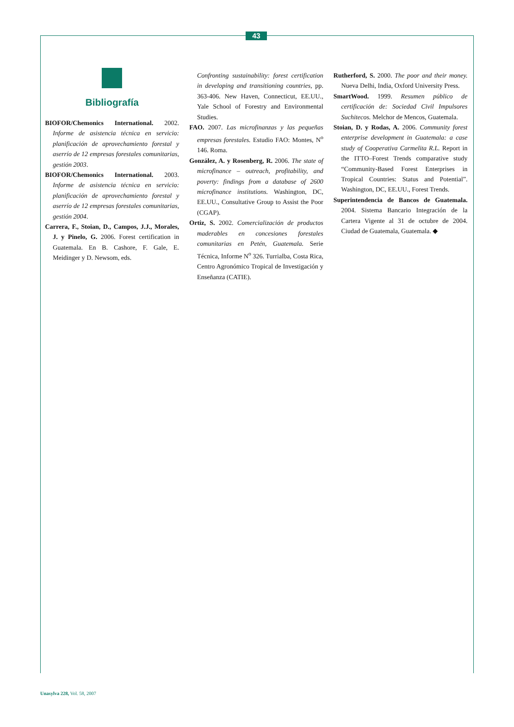43
Bibliografía
BIOFOR/Chemonics International. 2002. Informe de asistencia técnica en servicio: planificación de aprovechamiento forestal y aserrío de 12 empresas forestales comunitarias, gestión 2003.
BIOFOR/Chemonics International. 2003. Informe de asistencia técnica en servicio: planificación de aprovechamiento forestal y aserrío de 12 empresas forestales comunitarias, gestión 2004.
Carrera, F., Stoian, D., Campos, J.J., Morales, J. y Pinelo, G. 2006. Forest certification in Guatemala. En B. Cashore, F. Gale, E. Meidinger y D. Newsom, eds.
Confronting sustainability: forest certification in developing and transitioning countries, pp. 363-406. New Haven, Connecticut, EE.UU., Yale School of Forestry and Environmental Studies.
FAO. 2007. Las microfinanzas y las pequeñas empresas forestales. Estudio FAO: Montes, N<sup>o</sup> 146. Roma.
González, A. y Rosenberg, R. 2006. The state of microfinance – outreach, profitability, and poverty: findings from a database of 2600 microfinance institutions. Washington, DC, EE.UU., Consultative Group to Assist the Poor (CGAP).
Ortiz, S. 2002. Comercialización de productos maderables en concesiones forestales comunitarias en Petén, Guatemala. Serie Técnica, Informe N<sup>o</sup> 326. Turrialba, Costa Rica, Centro Agronómico Tropical de Investigación y Enseñanza (CATIE).
Rutherford, S. 2000. The poor and their money. Nueva Delhi, India, Oxford University Press.
SmartWood. 1999. Resumen público de certificación de: Sociedad Civil Impulsores Suchitecos. Melchor de Mencos, Guatemala.
Stoian, D. y Rodas, A. 2006. Community forest enterprise development in Guatemala: a case study of Cooperativa Carmelita R.L. Report in the ITTO–Forest Trends comparative study “Community-Based Forest Enterprises in Tropical Countries: Status and Potential”. Washington, DC, EE.UU., Forest Trends.
Superintendencia de Bancos de Guatemala. 2004. Sistema Bancario Integración de la Cartera Vigente al 31 de octubre de 2004. Ciudad de Guatemala, Guatemala. ◆
Unasylva 228, Vol. 58, 2007